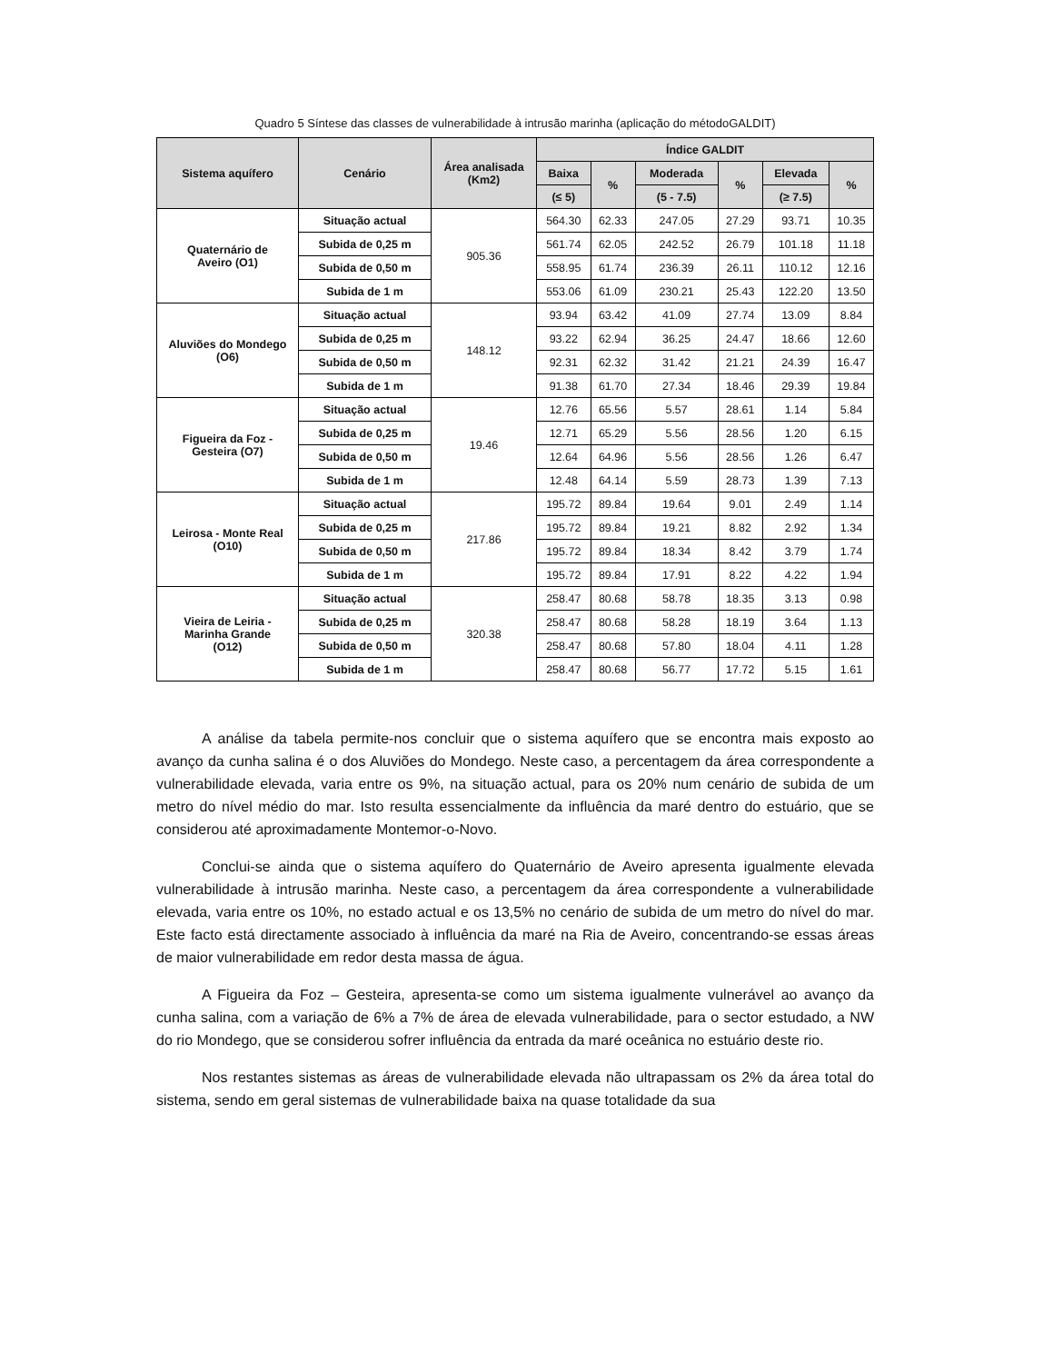Quadro 5 Síntese das classes de vulnerabilidade à intrusão marinha (aplicação do métodoGALDIT)
| Sistema aquífero | Cenário | Área analisada (Km2) | Índice GALDIT | | | | | |
| --- | --- | --- | --- | --- | --- | --- | --- | --- |
| | | | Baixa | % | Moderada | % | Elevada | % |
| | | | (≤ 5) | | (5 - 7.5) | | (≥ 7.5) | |
| Quaternário de Aveiro (O1) | Situação actual | 905.36 | 564.30 | 62.33 | 247.05 | 27.29 | 93.71 | 10.35 |
| | Subida de 0,25 m | | 561.74 | 62.05 | 242.52 | 26.79 | 101.18 | 11.18 |
| | Subida de 0,50 m | | 558.95 | 61.74 | 236.39 | 26.11 | 110.12 | 12.16 |
| | Subida de 1 m | | 553.06 | 61.09 | 230.21 | 25.43 | 122.20 | 13.50 |
| Aluviões do Mondego (O6) | Situação actual | 148.12 | 93.94 | 63.42 | 41.09 | 27.74 | 13.09 | 8.84 |
| | Subida de 0,25 m | | 93.22 | 62.94 | 36.25 | 24.47 | 18.66 | 12.60 |
| | Subida de 0,50 m | | 92.31 | 62.32 | 31.42 | 21.21 | 24.39 | 16.47 |
| | Subida de 1 m | | 91.38 | 61.70 | 27.34 | 18.46 | 29.39 | 19.84 |
| Figueira da Foz - Gesteira (O7) | Situação actual | 19.46 | 12.76 | 65.56 | 5.57 | 28.61 | 1.14 | 5.84 |
| | Subida de 0,25 m | | 12.71 | 65.29 | 5.56 | 28.56 | 1.20 | 6.15 |
| | Subida de 0,50 m | | 12.64 | 64.96 | 5.56 | 28.56 | 1.26 | 6.47 |
| | Subida de 1 m | | 12.48 | 64.14 | 5.59 | 28.73 | 1.39 | 7.13 |
| Leirosa - Monte Real (O10) | Situação actual | 217.86 | 195.72 | 89.84 | 19.64 | 9.01 | 2.49 | 1.14 |
| | Subida de 0,25 m | | 195.72 | 89.84 | 19.21 | 8.82 | 2.92 | 1.34 |
| | Subida de 0,50 m | | 195.72 | 89.84 | 18.34 | 8.42 | 3.79 | 1.74 |
| | Subida de 1 m | | 195.72 | 89.84 | 17.91 | 8.22 | 4.22 | 1.94 |
| Vieira de Leiria - Marinha Grande (O12) | Situação actual | 320.38 | 258.47 | 80.68 | 58.78 | 18.35 | 3.13 | 0.98 |
| | Subida de 0,25 m | | 258.47 | 80.68 | 58.28 | 18.19 | 3.64 | 1.13 |
| | Subida de 0,50 m | | 258.47 | 80.68 | 57.80 | 18.04 | 4.11 | 1.28 |
| | Subida de 1 m | | 258.47 | 80.68 | 56.77 | 17.72 | 5.15 | 1.61 |
A análise da tabela permite-nos concluir que o sistema aquífero que se encontra mais exposto ao avanço da cunha salina é o dos Aluviões do Mondego. Neste caso, a percentagem da área correspondente a vulnerabilidade elevada, varia entre os 9%, na situação actual, para os 20% num cenário de subida de um metro do nível médio do mar. Isto resulta essencialmente da influência da maré dentro do estuário, que se considerou até aproximadamente Montemor-o-Novo.
Conclui-se ainda que o sistema aquífero do Quaternário de Aveiro apresenta igualmente elevada vulnerabilidade à intrusão marinha. Neste caso, a percentagem da área correspondente a vulnerabilidade elevada, varia entre os 10%, no estado actual e os 13,5% no cenário de subida de um metro do nível do mar. Este facto está directamente associado à influência da maré na Ria de Aveiro, concentrando-se essas áreas de maior vulnerabilidade em redor desta massa de água.
A Figueira da Foz – Gesteira, apresenta-se como um sistema igualmente vulnerável ao avanço da cunha salina, com a variação de 6% a 7% de área de elevada vulnerabilidade, para o sector estudado, a NW do rio Mondego, que se considerou sofrer influência da entrada da maré oceânica no estuário deste rio.
Nos restantes sistemas as áreas de vulnerabilidade elevada não ultrapassam os 2% da área total do sistema, sendo em geral sistemas de vulnerabilidade baixa na quase totalidade da sua